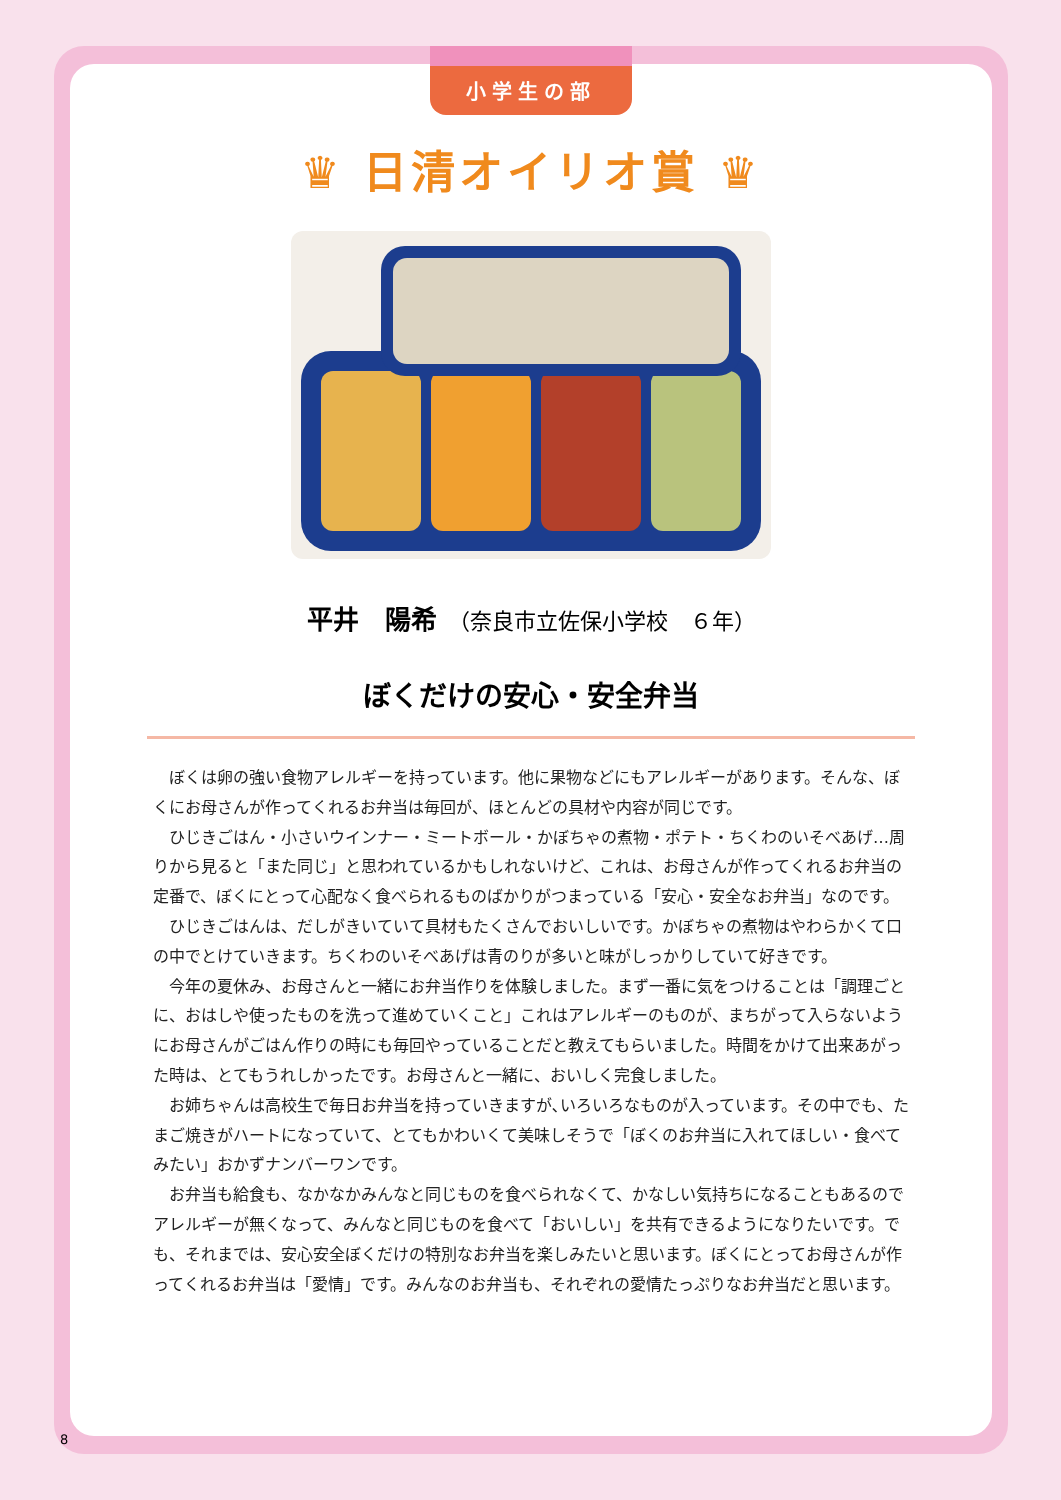小学生の部
♛ 日清オイリオ賞 ♛
平井　陽希　（奈良市立佐保小学校　６年）
ぼくだけの安心・安全弁当
ぼくは卵の強い食物アレルギーを持っています。他に果物などにもアレルギーがあります。そんな、ぼくにお母さんが作ってくれるお弁当は毎回が、ほとんどの具材や内容が同じです。
ひじきごはん・小さいウインナー・ミートボール・かぼちゃの煮物・ポテト・ちくわのいそべあげ…周りから見ると「また同じ」と思われているかもしれないけど、これは、お母さんが作ってくれるお弁当の定番で、ぼくにとって心配なく食べられるものばかりがつまっている「安心・安全なお弁当」なのです。
ひじきごはんは、だしがきいていて具材もたくさんでおいしいです。かぼちゃの煮物はやわらかくて口の中でとけていきます。ちくわのいそべあげは青のりが多いと味がしっかりしていて好きです。
今年の夏休み、お母さんと一緒にお弁当作りを体験しました。まず一番に気をつけることは「調理ごとに、おはしや使ったものを洗って進めていくこと」これはアレルギーのものが、まちがって入らないようにお母さんがごはん作りの時にも毎回やっていることだと教えてもらいました。時間をかけて出来あがった時は、とてもうれしかったです。お母さんと一緒に、おいしく完食しました。
お姉ちゃんは高校生で毎日お弁当を持っていきますが､いろいろなものが入っています。その中でも、たまご焼きがハートになっていて、とてもかわいくて美味しそうで「ぼくのお弁当に入れてほしい・食べてみたい」おかずナンバーワンです。
お弁当も給食も、なかなかみんなと同じものを食べられなくて、かなしい気持ちになることもあるのでアレルギーが無くなって、みんなと同じものを食べて「おいしい」を共有できるようになりたいです。でも、それまでは、安心安全ぼくだけの特別なお弁当を楽しみたいと思います。ぼくにとってお母さんが作ってくれるお弁当は「愛情」です。みんなのお弁当も、それぞれの愛情たっぷりなお弁当だと思います。
8